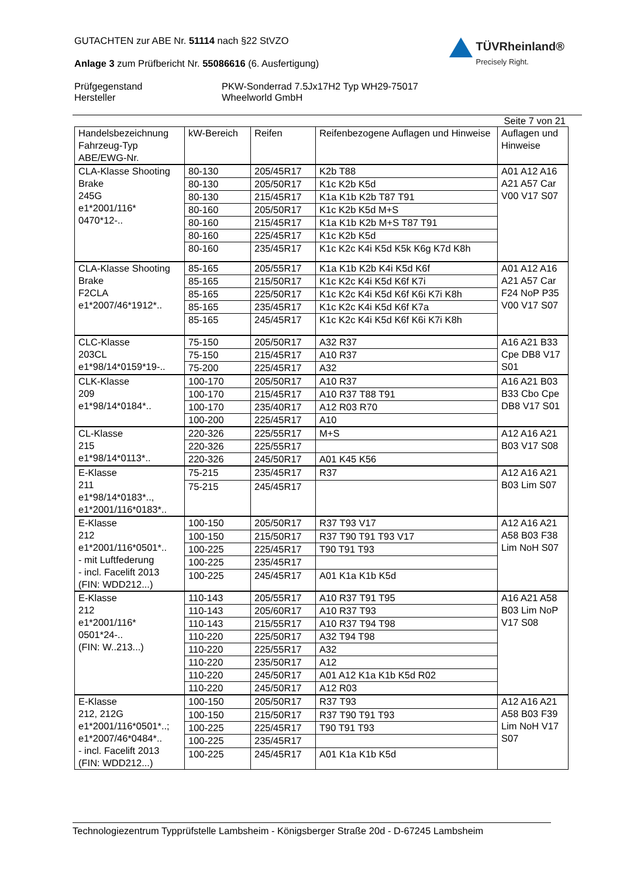GUTACHTEN zur ABE Nr. 51114 nach §22 StVZO
Anlage 3 zum Prüfbericht Nr. 55086616 (6. Ausfertigung)
TÜVRheinland®
Precisely Right.
Prüfgegenstand PKW-Sonderrad 7.5Jx17H2 Typ WH29-75017 Hersteller Wheelworld GmbH
Seite 7 von 21
| Handelsbezeichnung Fahrzeug-Typ ABE/EWG-Nr. | kW-Bereich | Reifen | Reifenbezogene Auflagen und Hinweise | Auflagen und Hinweise |
| CLA-Klasse Shooting Brake 245G e1*2001/116* 0470*12-.. | 80-130 | 205/45R17 | K2b T88 | A01 A12 A16 A21 A57 Car V00 V17 S07 |
| | 80-130 | 205/50R17 | K1c K2b K5d | |
| | 80-130 | 215/45R17 | K1a K1b K2b T87 T91 | |
| | 80-160 | 205/50R17 | K1c K2b K5d M+S | |
| | 80-160 | 215/45R17 | K1a K1b K2b M+S T87 T91 | |
| | 80-160 | 225/45R17 | K1c K2b K5d | |
| | 80-160 | 235/45R17 | K1c K2c K4i K5d K5k K6g K7d K8h | |
| CLA-Klasse Shooting Brake F2CLA e1*2007/46*1912*.. | 85-165 | 205/55R17 | K1a K1b K2b K4i K5d K6f | A01 A12 A16 A21 A57 Car F24 NoP P35 V00 V17 S07 |
| | 85-165 | 215/50R17 | K1c K2c K4i K5d K6f K7i | |
| | 85-165 | 225/50R17 | K1c K2c K4i K5d K6f K6i K7i K8h | |
| | 85-165 | 235/45R17 | K1c K2c K4i K5d K6f K7a | |
| | 85-165 | 245/45R17 | K1c K2c K4i K5d K6f K6i K7i K8h | |
| CLC-Klasse 203CL e1*98/14*0159*19-.. | 75-150 | 205/50R17 | A32 R37 | A16 A21 B33 Cpe DB8 V17 S01 |
| | 75-150 | 215/45R17 | A10 R37 | |
| | 75-200 | 225/45R17 | A32 | |
| CLK-Klasse 209 e1*98/14*0184*.. | 100-170 | 205/50R17 | A10 R37 | A16 A21 B03 B33 Cbo Cpe DB8 V17 S01 |
| | 100-170 | 215/45R17 | A10 R37 T88 T91 | |
| | 100-170 | 235/40R17 | A12 R03 R70 | |
| | 100-200 | 225/45R17 | A10 | |
| CL-Klasse 215 e1*98/14*0113*.. | 220-326 | 225/55R17 | M+S | A12 A16 A21 B03 V17 S08 |
| | 220-326 | 225/55R17 | | |
| | 220-326 | 245/50R17 | A01 K45 K56 | |
| E-Klasse 211 e1*98/14*0183*.., e1*2001/116*0183*.. | 75-215 | 235/45R17 | R37 | A12 A16 A21 B03 Lim S07 |
| | 75-215 | 245/45R17 | | |
| E-Klasse 212 e1*2001/116*0501*.. - mit Luftfederung - incl. Facelift 2013 (FIN: WDD212...) | 100-150 | 205/50R17 | R37 T93 V17 | A12 A16 A21 A58 B03 F38 Lim NoH S07 |
| | 100-150 | 215/50R17 | R37 T90 T91 T93 V17 | |
| | 100-225 | 225/45R17 | T90 T91 T93 | |
| | 100-225 | 235/45R17 | | |
| | 100-225 | 245/45R17 | A01 K1a K1b K5d | |
| E-Klasse 212 e1*2001/116* 0501*24-.. (FIN: W..213...) | 110-143 | 205/55R17 | A10 R37 T91 T95 | A16 A21 A58 B03 Lim NoP V17 S08 |
| | 110-143 | 205/60R17 | A10 R37 T93 | |
| | 110-143 | 215/55R17 | A10 R37 T94 T98 | |
| | 110-220 | 225/50R17 | A32 T94 T98 | |
| | 110-220 | 225/55R17 | A32 | |
| | 110-220 | 235/50R17 | A12 | |
| | 110-220 | 245/50R17 | A01 A12 K1a K1b K5d R02 | |
| | 110-220 | 245/50R17 | A12 R03 | |
| E-Klasse 212, 212G e1*2001/116*0501*..; e1*2007/46*0484*.. - incl. Facelift 2013 (FIN: WDD212...) | 100-150 | 205/50R17 | R37 T93 | A12 A16 A21 A58 B03 F39 Lim NoH V17 S07 |
| | 100-150 | 215/50R17 | R37 T90 T91 T93 | |
| | 100-225 | 225/45R17 | T90 T91 T93 | |
| | 100-225 | 235/45R17 | | |
| | 100-225 | 245/45R17 | A01 K1a K1b K5d | |
Technologiezentrum Typprüfstelle Lambsheim - Königsberger Straße 20d - D-67245 Lambsheim